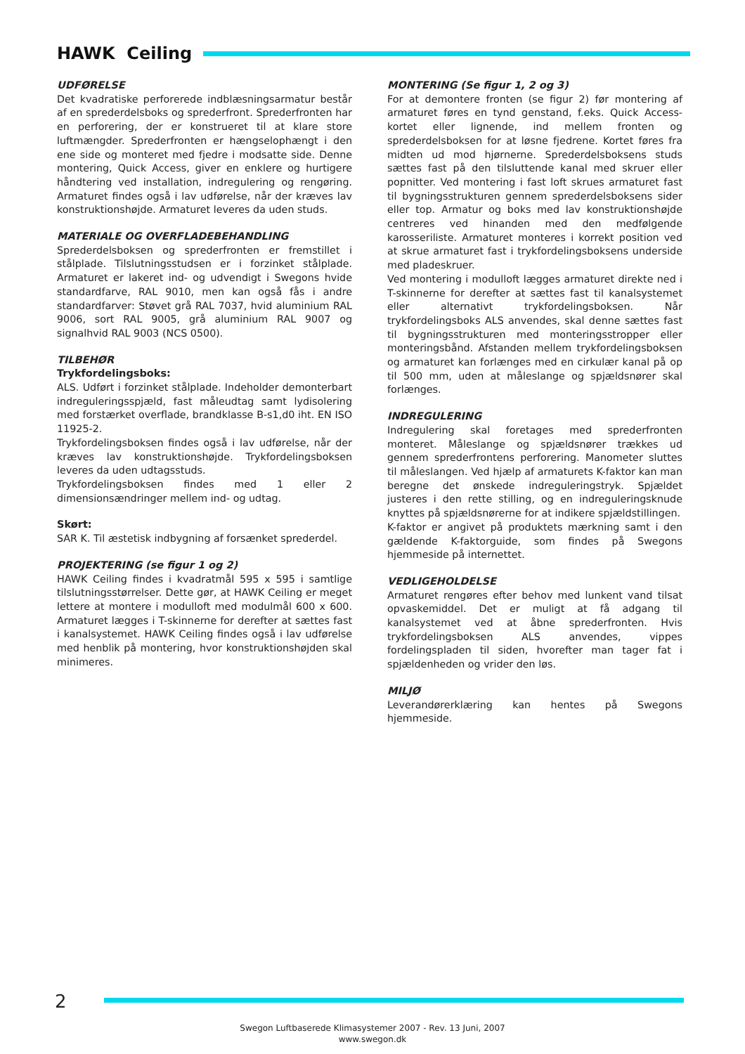HAWK Ceiling
UDFØRELSE
Det kvadratiske perforerede indblæsningsarmatur består af en sprederdelsboks og sprederfront. Sprederfronten har en perforering, der er konstrueret til at klare store luftmængder. Sprederfronten er hængselophængt i den ene side og monteret med fjedre i modsatte side. Denne montering, Quick Access, giver en enklere og hurtigere håndtering ved installation, indregulering og rengøring. Armaturet findes også i lav udførelse, når der kræves lav konstruktionshøjde. Armaturet leveres da uden studs.
MATERIALE OG OVERFLADEBEHANDLING
Sprederdelsboksen og sprederfronten er fremstillet i stålplade. Tilslutningsstudsen er i forzinket stålplade. Armaturet er lakeret ind- og udvendigt i Swegons hvide standardfarve, RAL 9010, men kan også fås i andre standardfarver: Støvet grå RAL 7037, hvid aluminium RAL 9006, sort RAL 9005, grå aluminium RAL 9007 og signalhvid RAL 9003 (NCS 0500).
TILBEHØR
Trykfordelingsboks:
ALS. Udført i forzinket stålplade. Indeholder demonterbart indreguleringsspjæld, fast måleudtag samt lydisolering med forstærket overflade, brandklasse B-s1,d0 iht. EN ISO 11925-2.
Trykfordelingsboksen findes også i lav udførelse, når der kræves lav konstruktionshøjde. Trykfordelingsboksen leveres da uden udtagsstuds.
Trykfordelingsboksen findes med 1 eller 2 dimensionsændringer mellem ind- og udtag.
Skørt:
SAR K. Til æstetisk indbygning af forsænket sprederdel.
PROJEKTERING (se figur 1 og 2)
HAWK Ceiling findes i kvadratmål 595 x 595 i samtlige tilslutningsstørrelser. Dette gør, at HAWK Ceiling er meget lettere at montere i modulloft med modulmål 600 x 600. Armaturet lægges i T-skinnerne for derefter at sættes fast i kanalsystemet. HAWK Ceiling findes også i lav udførelse med henblik på montering, hvor konstruktionshøjden skal minimeres.
MONTERING (Se figur 1, 2 og 3)
For at demontere fronten (se figur 2) før montering af armaturet føres en tynd genstand, f.eks. Quick Access-kortet eller lignende, ind mellem fronten og sprederdelsboksen for at løsne fjedrene. Kortet føres fra midten ud mod hjørnerne. Sprederdelsboksens studs sættes fast på den tilsluttende kanal med skruer eller popnitter. Ved montering i fast loft skrues armaturet fast til bygningsstrukturen gennem sprederdelsboksens sider eller top. Armatur og boks med lav konstruktionshøjde centreres ved hinanden med den medfølgende karosseriliste. Armaturet monteres i korrekt position ved at skrue armaturet fast i trykfordelingsboksens underside med pladeskruer.
Ved montering i modulloft lægges armaturet direkte ned i T-skinnerne for derefter at sættes fast til kanalsystemet eller alternativt trykfordelingsboksen. Når trykfordelingsboks ALS anvendes, skal denne sættes fast til bygningsstrukturen med monteringsstropper eller monteringsbånd. Afstanden mellem trykfordelingsboksen og armaturet kan forlænges med en cirkulær kanal på op til 500 mm, uden at måleslange og spjældsnører skal forlænges.
INDREGULERING
Indregulering skal foretages med sprederfronten monteret. Måleslange og spjældsnører trækkes ud gennem sprederfrontens perforering. Manometer sluttes til måleslangen. Ved hjælp af armaturets K-faktor kan man beregne det ønskede indreguleringstryk. Spjældet justeres i den rette stilling, og en indreguleringsknude knyttes på spjældsnørerne for at indikere spjældstillingen.
K-faktor er angivet på produktets mærkning samt i den gældende K-faktorguide, som findes på Swegons hjemmeside på internettet.
VEDLIGEHOLDELSE
Armaturet rengøres efter behov med lunkent vand tilsat opvaskemiddel. Det er muligt at få adgang til kanalsystemet ved at åbne sprederfronten. Hvis trykfordelingsboksen ALS anvendes, vippes fordelingspladen til siden, hvorefter man tager fat i spjældenheden og vrider den løs.
MILJØ
Leverandørerklæring kan hentes på Swegons hjemmeside.
2
Swegon Luftbaserede Klimasystemer 2007 - Rev. 13 Juni, 2007
www.swegon.dk